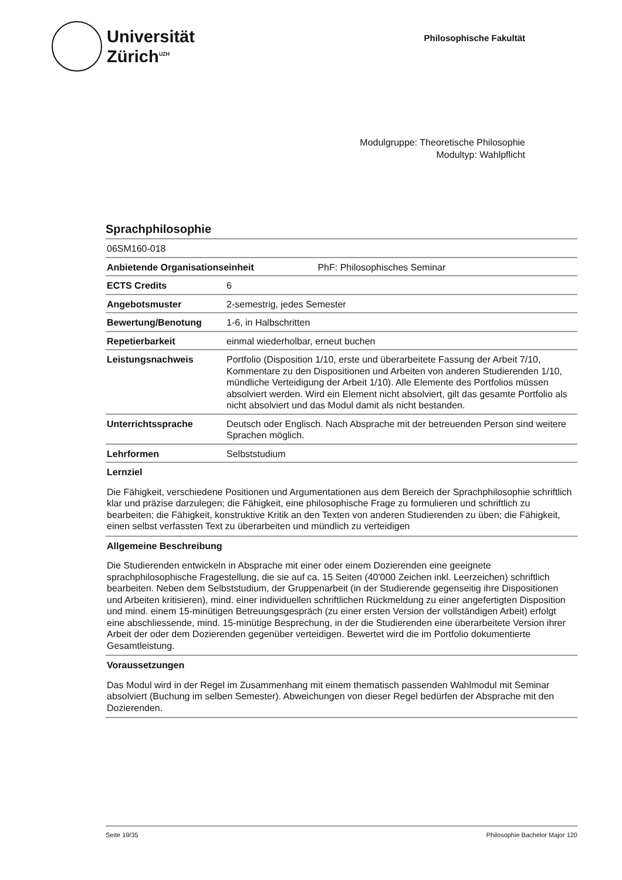Universität
Zürich<sup>UZH</sup>
Philosophische Fakultät
Modulgruppe: Theoretische Philosophie
Modultyp: Wahlpflicht
Sprachphilosophie
| 06SM160-018 | |
| Anbietende Organisationseinheit PhF: Philosophisches Seminar | |
| ECTS Credits | 6 |
| Angebotsmuster | 2-semestrig, jedes Semester |
| Bewertung/Benotung | 1-6, in Halbschritten |
| Repetierbarkeit | einmal wiederholbar, erneut buchen |
| Leistungsnachweis | Portfolio (Disposition 1/10, erste und überarbeitete Fassung der Arbeit 7/10, Kommentare zu den Dispositionen und Arbeiten von anderen Studierenden 1/10, mündliche Verteidigung der Arbeit 1/10). Alle Elemente des Portfolios müssen absolviert werden. Wird ein Element nicht absolviert, gilt das gesamte Portfolio als nicht absolviert und das Modul damit als nicht bestanden. |
| Unterrichtssprache | Deutsch oder Englisch. Nach Absprache mit der betreuenden Person sind weitere Sprachen möglich. |
| Lehrformen | Selbststudium |
Lernziel
Die Fähigkeit, verschiedene Positionen und Argumentationen aus dem Bereich der Sprachphilosophie schriftlich klar und präzise darzulegen; die Fähigkeit, eine philosophische Frage zu formulieren und schriftlich zu bearbeiten; die Fähigkeit, konstruktive Kritik an den Texten von anderen Studierenden zu üben; die Fähigkeit, einen selbst verfassten Text zu überarbeiten und mündlich zu verteidigen
Allgemeine Beschreibung
Die Studierenden entwickeln in Absprache mit einer oder einem Dozierenden eine geeignete sprachphilosophische Fragestellung, die sie auf ca. 15 Seiten (40'000 Zeichen inkl. Leerzeichen) schriftlich bearbeiten. Neben dem Selbststudium, der Gruppenarbeit (in der Studierende gegenseitig ihre Dispositionen und Arbeiten kritisieren), mind. einer individuellen schriftlichen Rückmeldung zu einer angefertigten Disposition und mind. einem 15-minütigen Betreuungsgespräch (zu einer ersten Version der vollständigen Arbeit) erfolgt eine abschliessende, mind. 15-minütige Besprechung, in der die Studierenden eine überarbeitete Version ihrer Arbeit der oder dem Dozierenden gegenüber verteidigen. Bewertet wird die im Portfolio dokumentierte Gesamtleistung.
Voraussetzungen
Das Modul wird in der Regel im Zusammenhang mit einem thematisch passenden Wahlmodul mit Seminar absolviert (Buchung im selben Semester). Abweichungen von dieser Regel bedürfen der Absprache mit den Dozierenden.
Seite 19/35 Philosophie Bachelor Major 120